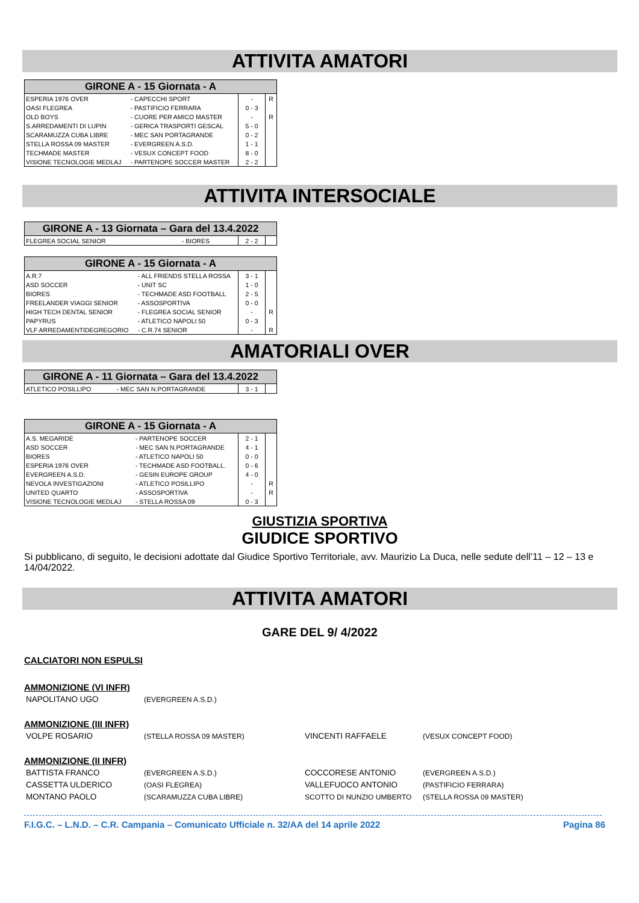ATTIVITA AMATORI
| GIRONE A - 15 Giornata - A | | | |
| --- | --- | --- | --- |
| ESPERIA 1976 OVER | - CAPECCHI SPORT | - | R |
| OASI FLEGREA | - PASTIFICIO FERRARA | 0 - 3 | |
| OLD BOYS | - CUORE PER AMICO MASTER | - | R |
| S.ARREDAMENTI DI LUPIN | - GERICA TRASPORTI GESCAL | 5 - 0 | |
| SCARAMUZZA CUBA LIBRE | - MEC SAN PORTAGRANDE | 0 - 2 | |
| STELLA ROSSA 09 MASTER | - EVERGREEN A.S.D. | 1 - 1 | |
| TECHMADE MASTER | - VESUX CONCEPT FOOD | 8 - 0 | |
| VISIONE TECNOLOGIE MEDLAJ | - PARTENOPE SOCCER MASTER | 2 - 2 | |
ATTIVITA INTERSOCIALE
| GIRONE A - 13 Giornata – Gara del 13.4.2022 | | | |
| --- | --- | --- | --- |
| FLEGREA SOCIAL SENIOR | - BIORES | 2 - 2 | |
| GIRONE A - 15 Giornata - A | | | |
| --- | --- | --- | --- |
| A.R.7 | - ALL FRIENDS STELLA ROSSA | 3 - 1 | |
| ASD SOCCER | - UNIT SC | 1 - 0 | |
| BIORES | - TECHMADE ASD FOOTBALL | 2 - 5 | |
| FREELANDER VIAGGI SENIOR | - ASSOSPORTIVA | 0 - 0 | |
| HIGH TECH DENTAL SENIOR | - FLEGREA SOCIAL SENIOR | - | R |
| PAPYRUS | - ATLETICO NAPOLI 50 | 0 - 3 | |
| VLF ARREDAMENTIDEGREGORIO | - C.R.74 SENIOR | - | R |
AMATORIALI OVER
| GIRONE A - 11 Giornata – Gara del 13.4.2022 | | | |
| --- | --- | --- | --- |
| ATLETICO POSILLIPO | - MEC SAN N.PORTAGRANDE | 3 - 1 | |
| GIRONE A - 15 Giornata - A | | | |
| --- | --- | --- | --- |
| A.S. MEGARIDE | - PARTENOPE SOCCER | 2 - 1 | |
| ASD SOCCER | - MEC SAN N.PORTAGRANDE | 4 - 1 | |
| BIORES | - ATLETICO NAPOLI 50 | 0 - 0 | |
| ESPERIA 1976 OVER | - TECHMADE ASD FOOTBALL. | 0 - 6 | |
| EVERGREEN A.S.D. | - GESIN EUROPE GROUP | 4 - 0 | |
| NEVOLA INVESTIGAZIONI | - ATLETICO POSILLIPO | - | R |
| UNITED QUARTO | - ASSOSPORTIVA | - | R |
| VISIONE TECNOLOGIE MEDLAJ | - STELLA ROSSA 09 | 0 - 3 | |
GIUSTIZIA SPORTIVA
GIUDICE SPORTIVO
Si pubblicano, di seguito, le decisioni adottate dal Giudice Sportivo Territoriale, avv. Maurizio La Duca, nelle sedute dell’11 – 12 – 13 e 14/04/2022.
ATTIVITA AMATORI
GARE DEL 9/ 4/2022
CALCIATORI NON ESPULSI
AMMONIZIONE (VI INFR)
NAPOLITANO UGO (EVERGREEN A.S.D.)
AMMONIZIONE (III INFR)
VOLPE ROSARIO (STELLA ROSSA 09 MASTER) VINCENTI RAFFAELE (VESUX CONCEPT FOOD)
AMMONIZIONE (II INFR)
BATTISTA FRANCO (EVERGREEN A.S.D.) COCCORESE ANTONIO (EVERGREEN A.S.D.)
CASSETTA ULDERICO (OASI FLEGREA) VALLEFUOCO ANTONIO (PASTIFICIO FERRARA)
MONTANO PAOLO (SCARAMUZZA CUBA LIBRE) SCOTTO DI NUNZIO UMBERTO (STELLA ROSSA 09 MASTER)
F.I.G.C. – L.N.D. – C.R. Campania – Comunicato Ufficiale n. 32/AA del 14 aprile 2022 Pagina 86